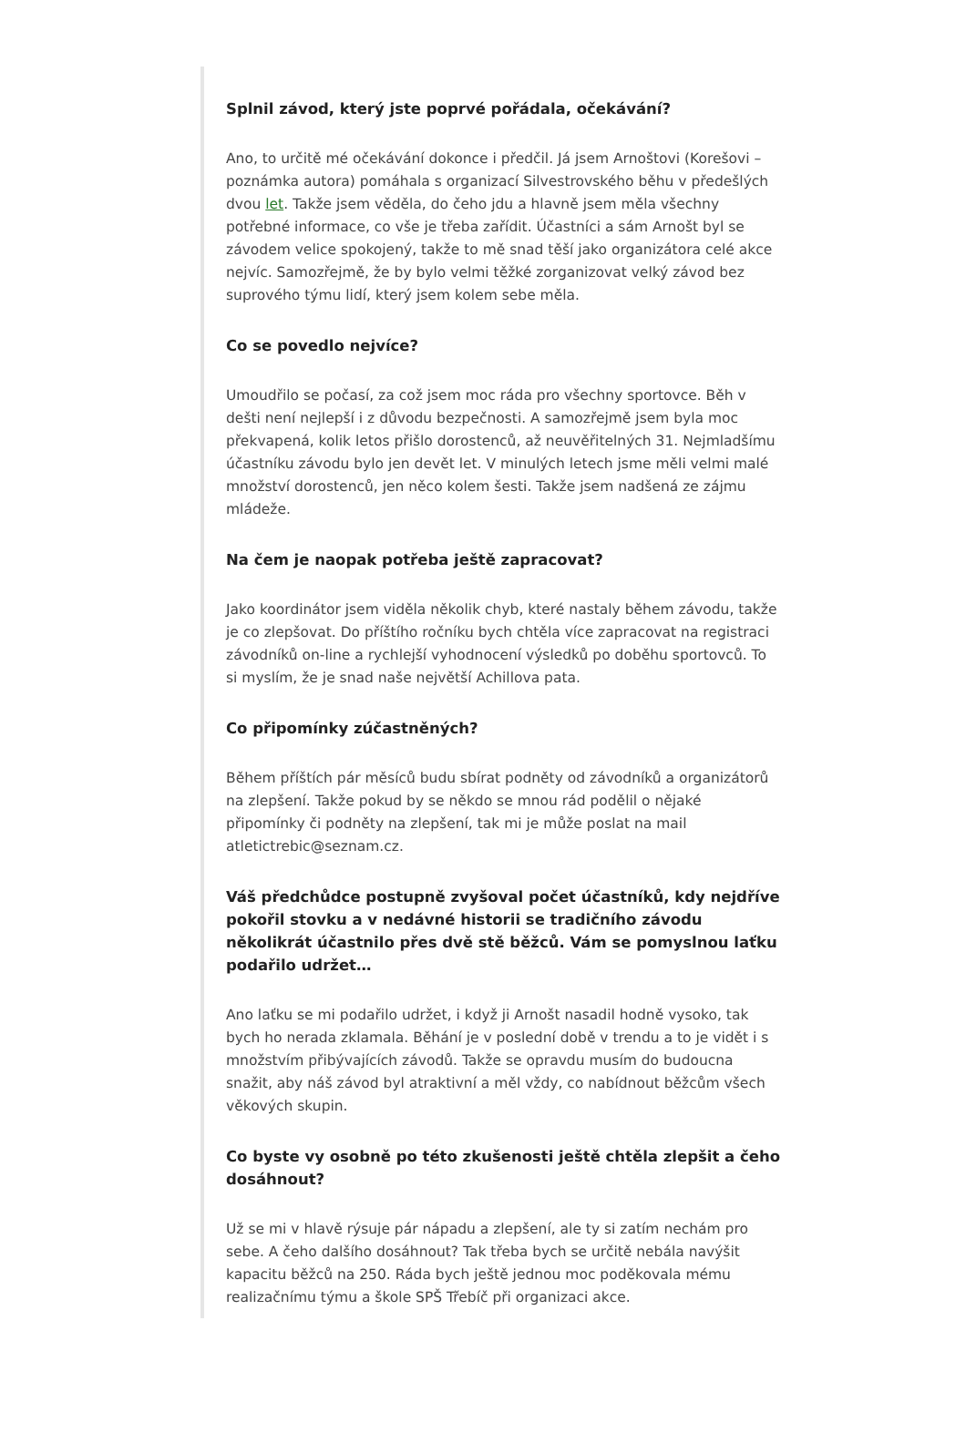Splnil závod, který jste poprvé pořádala, očekávání?
Ano, to určitě mé očekávání dokonce i předčil. Já jsem Arnoštovi (Korešovi – poznámka autora) pomáhala s organizací Silvestrovského běhu v předešlých dvou let. Takže jsem věděla, do čeho jdu a hlavně jsem měla všechny potřebné informace, co vše je třeba zařídit. Účastníci a sám Arnošt byl se závodem velice spokojený, takže to mě snad těší jako organizátora celé akce nejvíc. Samozřejmě, že by bylo velmi těžké zorganizovat velký závod bez suprového týmu lidí, který jsem kolem sebe měla.
Co se povedlo nejvíce?
Umoudřilo se počasí, za což jsem moc ráda pro všechny sportovce. Běh v dešti není nejlepší i z důvodu bezpečnosti. A samozřejmě jsem byla moc překvapená, kolik letos přišlo dorostenců, až neuvěřitelných 31. Nejmladšímu účastníku závodu bylo jen devět let. V minulých letech jsme měli velmi malé množství dorostenců, jen něco kolem šesti. Takže jsem nadšená ze zájmu mládeže.
Na čem je naopak potřeba ještě zapracovat?
Jako koordinátor jsem viděla několik chyb, které nastaly během závodu, takže je co zlepšovat. Do příštího ročníku bych chtěla více zapracovat na registraci závodníků on-line a rychlejší vyhodnocení výsledků po doběhu sportovců. To si myslím, že je snad naše největší Achillova pata.
Co připomínky zúčastněných?
Během příštích pár měsíců budu sbírat podněty od závodníků a organizátorů na zlepšení. Takže pokud by se někdo se mnou rád podělil o nějaké připomínky či podněty na zlepšení, tak mi je může poslat na mail atletictrebic@seznam.cz.
Váš předchůdce postupně zvyšoval počet účastníků, kdy nejdříve pokořil stovku a v nedávné historii se tradičního závodu několikrát účastnilo přes dvě stě běžců. Vám se pomyslnou laťku podařilo udržet…
Ano laťku se mi podařilo udržet, i když ji Arnošt nasadil hodně vysoko, tak bych ho nerada zklamala. Běhání je v poslední době v trendu a to je vidět i s množstvím přibývajících závodů. Takže se opravdu musím do budoucna snažit, aby náš závod byl atraktivní a měl vždy, co nabídnout běžcům všech věkových skupin.
Co byste vy osobně po této zkušenosti ještě chtěla zlepšit a čeho dosáhnout?
Už se mi v hlavě rýsuje pár nápadu a zlepšení, ale ty si zatím nechám pro sebe. A čeho dalšího dosáhnout? Tak třeba bych se určitě nebála navýšit kapacitu běžců na 250. Ráda bych ještě jednou moc poděkovala mému realizačnímu týmu a škole SPŠ Třebíč při organizaci akce.